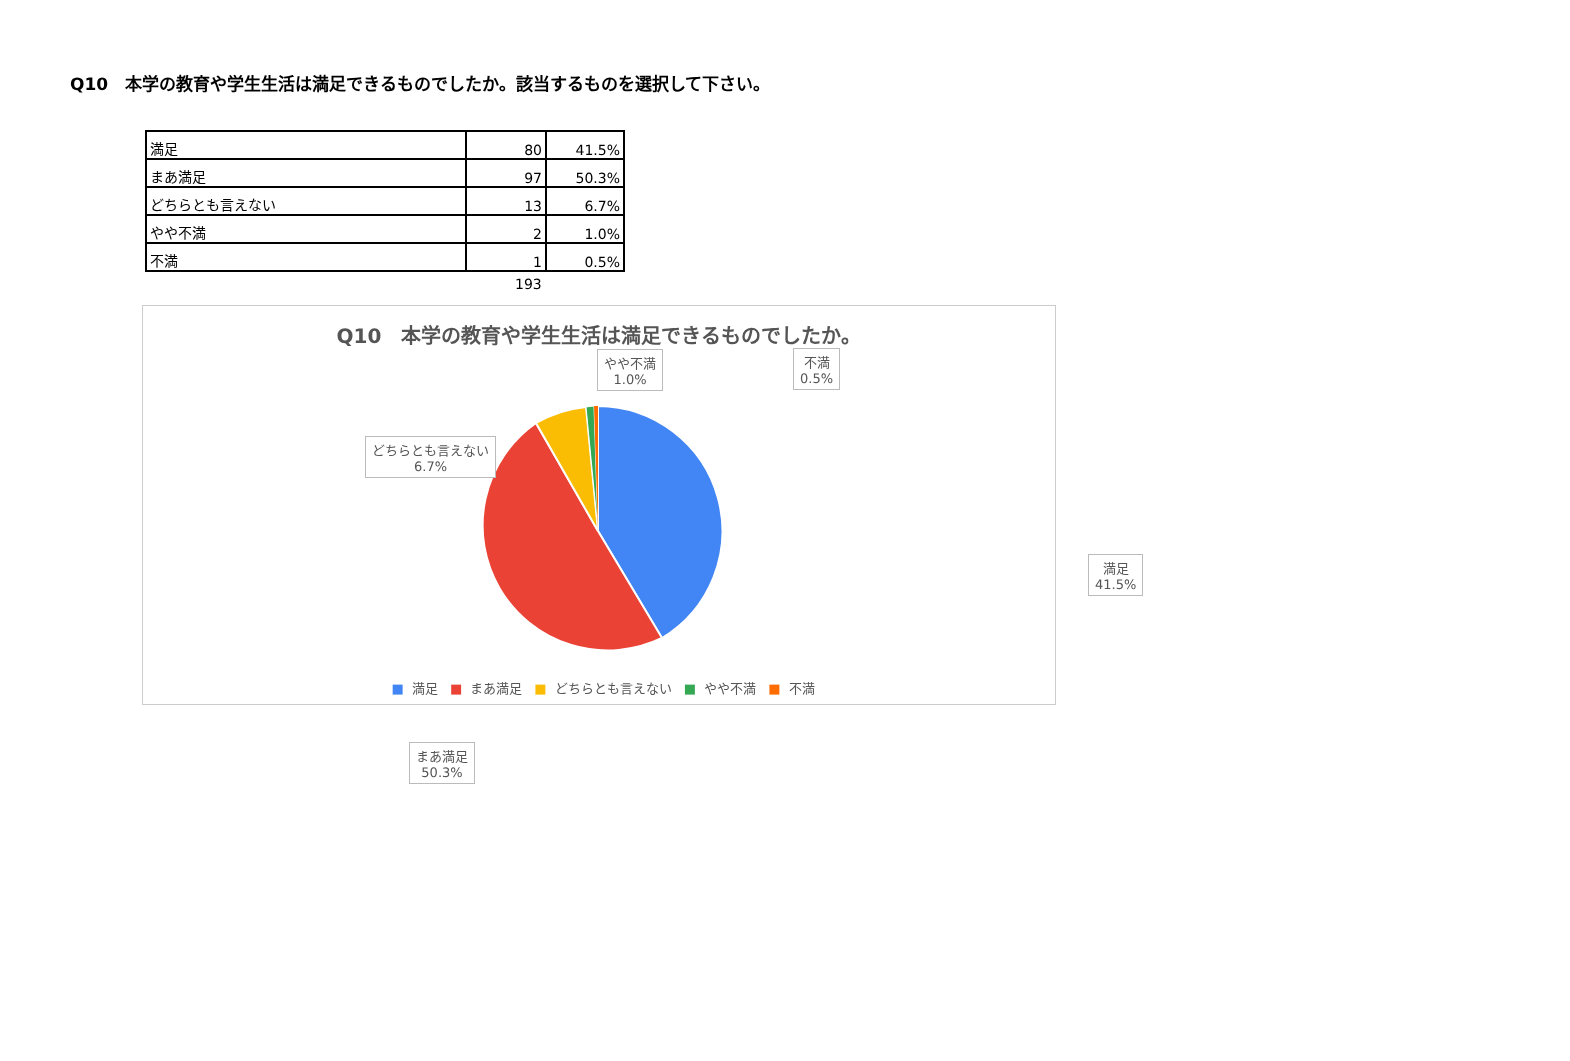Q10　本学の教育や学生生活は満足できるものでしたか。該当するものを選択して下さい。
| 満足 | 80 | 41.5% |
| まあ満足 | 97 | 50.3% |
| どちらとも言えない | 13 | 6.7% |
| やや不満 | 2 | 1.0% |
| 不満 | 1 | 0.5% |
193
Q10　本学の教育や学生生活は満足できるものでしたか。
やや不満
1.0%
不満
0.5%
どちらとも言えない
6.7%
満足
41.5%
まあ満足
50.3%
■ 満足 ■ まあ満足 ■ どちらとも言えない ■ やや不満 ■ 不満